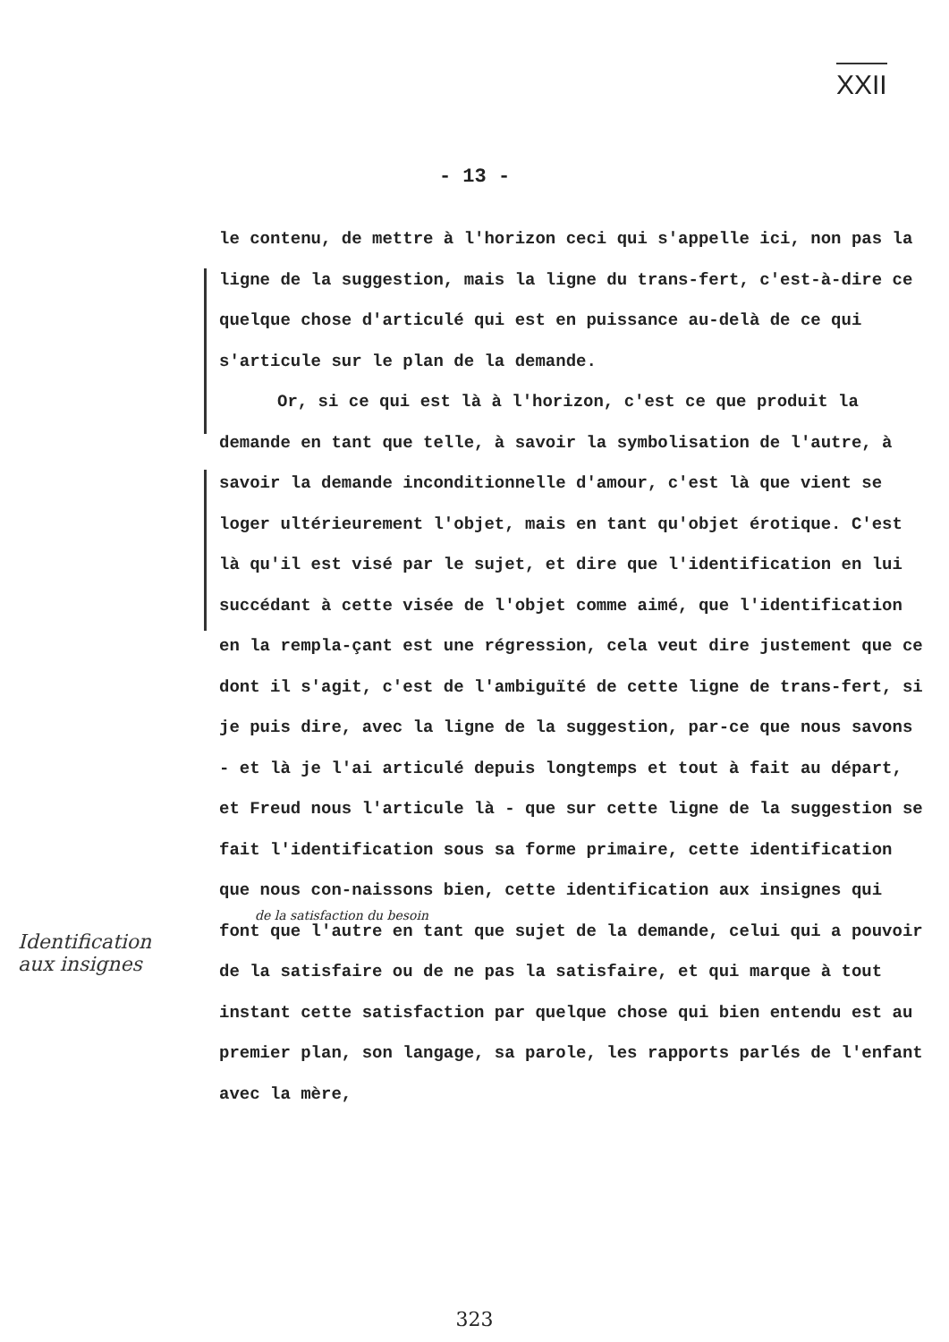XXII
- 13 -
le contenu, de mettre à l'horizon ceci qui s'appelle ici, non pas la ligne de la suggestion, mais la ligne du trans-fert, c'est-à-dire ce quelque chose d'articulé qui est en puissance au-delà de ce qui s'articule sur le plan de la demande.
Or, si ce qui est là à l'horizon, c'est ce que produit la demande en tant que telle, à savoir la symbolisation de l'autre, à savoir la demande inconditionnelle d'amour, c'est là que vient se loger ultérieurement l'objet, mais en tant qu'objet érotique. C'est là qu'il est visé par le sujet, et dire que l'identification en lui succédant à cette visée de l'objet comme aimé, que l'identification en la rempla-çant est une régression, cela veut dire justement que ce dont il s'agit, c'est de l'ambiguïté de cette ligne de trans-fert, si je puis dire, avec la ligne de la suggestion, par-ce que nous savons - et là je l'ai articulé depuis longtemps et tout à fait au départ, et Freud nous l'articule là - que sur cette ligne de la suggestion se fait l'identification sous sa forme primaire, cette identification que nous con-naissons bien, cette identification aux insignes qui font que l'autre en tant que sujet de la demande, celui qui a pouvoir de la satisfaire ou de ne pas la satisfaire, et qui marque à tout instant cette satisfaction par quelque chose qui bien entendu est au premier plan, son langage, sa parole, les rapports parlés de l'enfant avec la mère,
de la satisfaction du besoin
Identification aux insignes
323